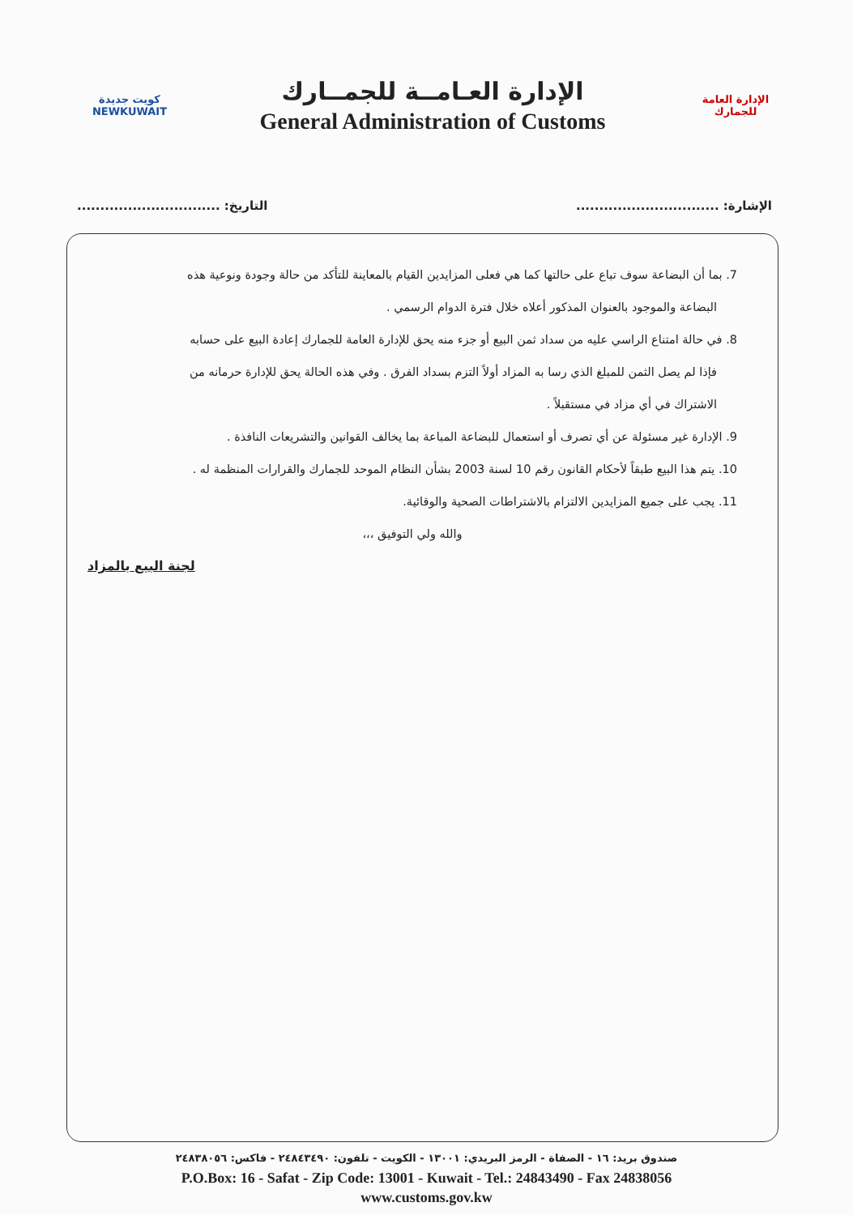كويت جديدة
NEWKUWAIT
الإدارة العـامــة للجمــارك
General Administration of Customs
الإدارة العامة للجمارك
الإشارة: ............................... التاريخ: ...............................
7. بما أن البضاعة سوف تباع على حالتها كما هي فعلى المزايدين القيام بالمعاينة للتأكد من حالة وجودة ونوعية هذه
البضاعة والموجود بالعنوان المذكور أعلاه خلال فترة الدوام الرسمي .
8. في حالة امتناع الراسي عليه من سداد ثمن البيع أو جزء منه يحق للإدارة العامة للجمارك إعادة البيع على حسابه
فإذا لم يصل الثمن للمبلغ الذي رسا به المزاد أولاً التزم بسداد الفرق . وفي هذه الحالة يحق للإدارة حرمانه من
الاشتراك في أي مزاد في مستقبلاً .
9. الإدارة غير مسئولة عن أي تصرف أو استعمال للبضاعة المباعة بما يخالف القوانين والتشريعات النافذة .
10. يتم هذا البيع طبقاً لأحكام القانون رقم 10 لسنة 2003 بشأن النظام الموحد للجمارك والقرارات المنظمة له .
11. يجب على جميع المزايدين الالتزام بالاشتراطات الصحية والوقائية.
والله ولي التوفيق ،،،
لجنة البيع بالمزاد
صندوق بريد: ١٦ - الصفاة - الرمز البريدي: ١٣٠٠١ - الكويت - تلفون: ٢٤٨٤٣٤٩٠ - فاكس: ٢٤٨٣٨٠٥٦
P.O.Box: 16 - Safat - Zip Code: 13001 - Kuwait - Tel.: 24843490 - Fax 24838056
www.customs.gov.kw